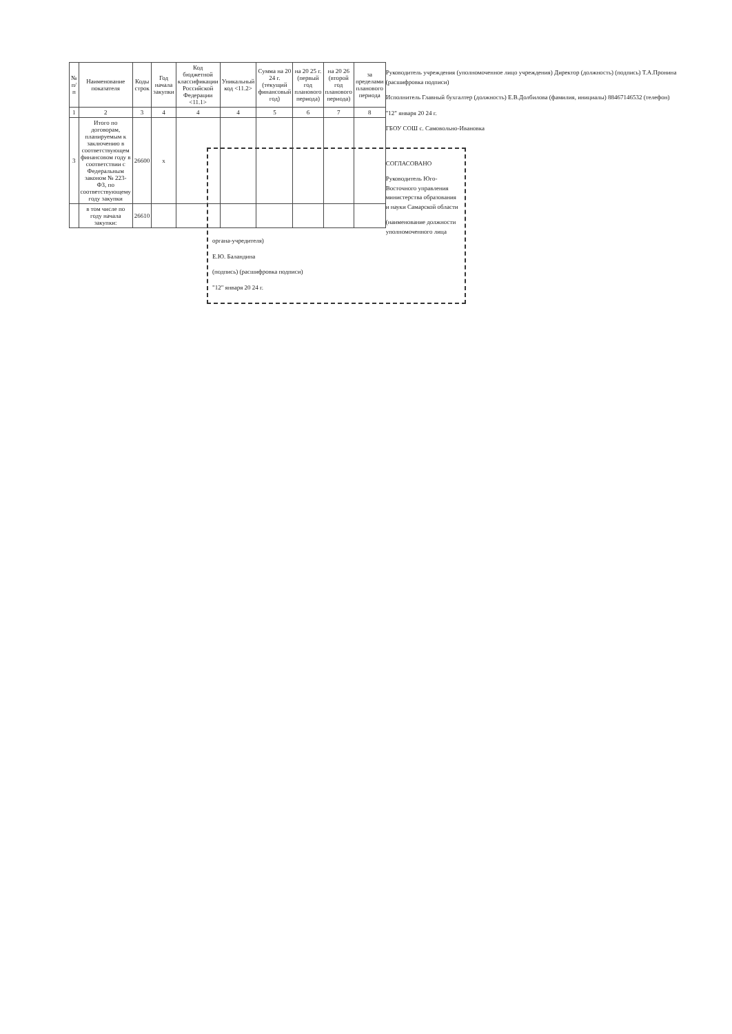| № п/п | Наименование показателя | Коды строк | Год начала закупки | Код бюджетной классификации Российской Федерации <11.1> | Уникальный код <11.2> | Сумма на 20 24 г. (текущий финансовый год) | на 20 25 г. (первый год планового периода) | на 20 26 (второй год планового периода) | за пределами планового периода |
| --- | --- | --- | --- | --- | --- | --- | --- | --- | --- |
| 1 | 2 | 3 | 4 | 4 | 4 | 5 | 6 | 7 | 8 |
| 3 | Итого по договорам, планируемым к заключению в соответствующем финансовом году в соответствии с Федеральным законом № 223-ФЗ, по соответствующему году закупки | 26600 | x | | | | | | |
| | в том числе по году начала закупки: | 26610 | | | | | | | |
Руководитель учреждения (уполномоченное лицо учреждения) Директор (должность) (подпись) Т.А.Пронина (расшифровка подписи)
Исполнитель Главный бухгалтер (должность) Е.В.Долбилова (фамилия, инициалы) 88467146532 (телефон)
"12" января 20 24 г.
ГБОУ СОШ с. Самовольно-Ивановка
СОГЛАСОВАНО
Руководитель Юго-Восточного управления министерства образования и науки Самарской области
(наименование должности уполномоченного лица органа-учредителя)
Е.Ю. Баландина
(подпись) (расшифровка подписи)
"12" января 20 24 г.